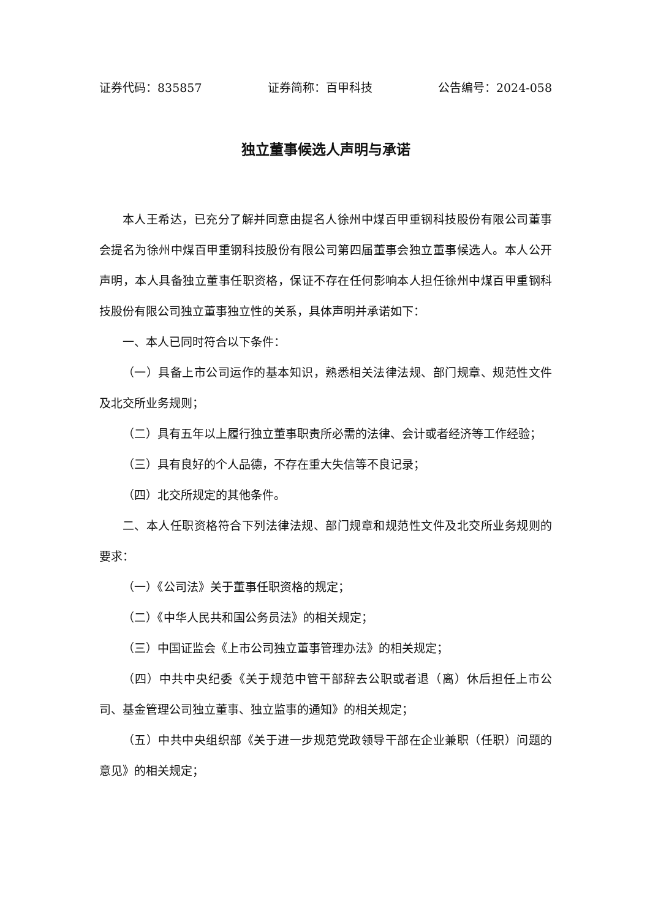证券代码：835857 证券简称：百甲科技 公告编号：2024-058
独立董事候选人声明与承诺
本人王希达，已充分了解并同意由提名人徐州中煤百甲重钢科技股份有限公司董事会提名为徐州中煤百甲重钢科技股份有限公司第四届董事会独立董事候选人。本人公开声明，本人具备独立董事任职资格，保证不存在任何影响本人担任徐州中煤百甲重钢科技股份有限公司独立董事独立性的关系，具体声明并承诺如下：
一、本人已同时符合以下条件：
（一）具备上市公司运作的基本知识，熟悉相关法律法规、部门规章、规范性文件及北交所业务规则；
（二）具有五年以上履行独立董事职责所必需的法律、会计或者经济等工作经验；
（三）具有良好的个人品德，不存在重大失信等不良记录；
（四）北交所规定的其他条件。
二、本人任职资格符合下列法律法规、部门规章和规范性文件及北交所业务规则的要求：
（一）《公司法》关于董事任职资格的规定；
（二）《中华人民共和国公务员法》的相关规定；
（三）中国证监会《上市公司独立董事管理办法》的相关规定；
（四）中共中央纪委《关于规范中管干部辞去公职或者退（离）休后担任上市公司、基金管理公司独立董事、独立监事的通知》的相关规定；
（五）中共中央组织部《关于进一步规范党政领导干部在企业兼职（任职）问题的意见》的相关规定；